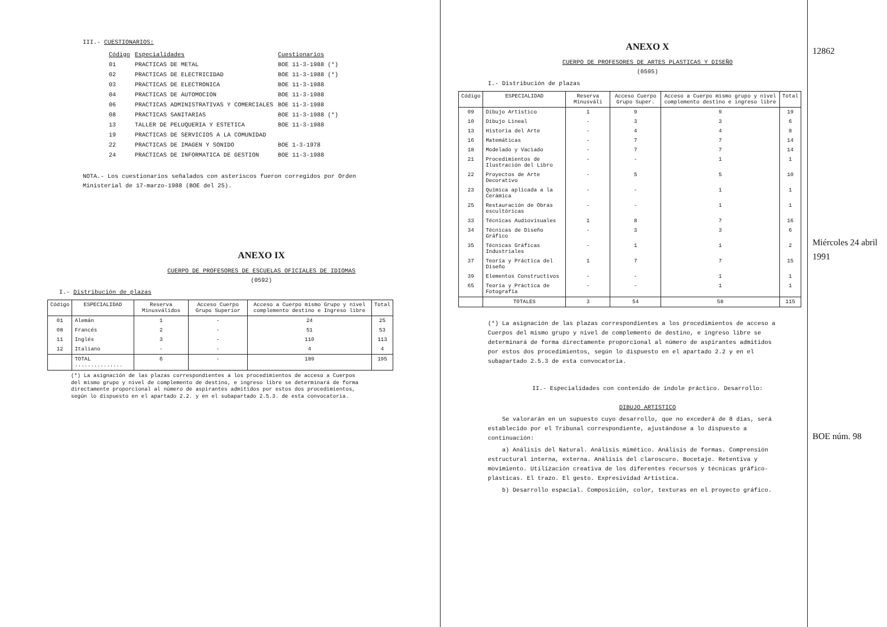III.- CUESTIONARIOS:
| Código | Especialidades | Cuestionarios |
| 01 | PRACTICAS DE METAL | BOE 11-3-1988 (*) |
| 02 | PRACTICAS DE ELECTRICIDAD | BOE 11-3-1988 (*) |
| 03 | PRACTICAS DE ELECTRONICA | BOE 11-3-1988 |
| 04 | PRACTICAS DE AUTOMOCION | BOE 11-3-1988 |
| 06 | PRACTICAS ADMINISTRATIVAS Y COMERCIALES | BOE 11-3-1988 |
| 08 | PRACTICAS SANITARIAS | BOE 11-3-1988 (*) |
| 13 | TALLER DE PELUQUERIA Y ESTETICA | BOE 11-3-1988 |
| 19 | PRACTICAS DE SERVICIOS A LA COMUNIDAD | |
| 22 | PRACTICAS DE IMAGEN Y SONIDO | BOE 1-3-1978 |
| 24 | PRACTICAS DE INFORMATICA DE GESTION | BOE 11-3-1988 |
NOTA.- Los cuestionarios señalados con asteriscos fueron corregidos por Orden Ministerial de 17-marzo-1988 (BOE del 25).
ANEXO IX
CUERPO DE PROFESORES DE ESCUELAS OFICIALES DE IDIOMAS
(0592)
I.- Distribución de plazas
| Código | ESPECIALIDAD | Reserva Minusválidos | Acceso Cuerpo Grupo Superior | Acceso a Cuerpo mismo Grupo y nivel complemento destino e Ingreso libre | Total |
| --- | --- | --- | --- | --- | --- |
| 01 | Alemán | 1 | - | 24 | 25 |
| 08 | Francés | 2 | - | 51 | 53 |
| 11 | Inglés | 3 | - | 110 | 113 |
| 12 | Italiano | - | - | 4 | 4 |
| | TOTAL ............... | 6 | - | 189 | 195 |
(*) La asignación de las plazas correspondientes a los procedimientos de acceso a Cuerpos del mismo grupo y nivel de complemento de destino, e ingreso libre se determinará de forma directamente proporcional al número de aspirantes admitidos por estos dos procedimientos, según lo dispuesto en el apartado 2.2. y en el subapartado 2.5.3. de esta convocatoria.
ANEXO X
CUERPO DE PROFESORES DE ARTES PLASTICAS Y DISEÑO
(0595)
I.- Distribución de plazas
| Código | ESPECIALIDAD | Reserva Minusváli | Acceso Cuerpo Grupo Super. | Acceso a Cuerpo mismo grupo y nivel complemento destino e ingreso libre | Total |
| --- | --- | --- | --- | --- | --- |
| 09 | Dibujo Artístico | 1 | 9 | 9 | 19 |
| 10 | Dibujo Lineal | - | 3 | 3 | 6 |
| 13 | Historia del Arte | - | 4 | 4 | 8 |
| 16 | Matemáticas | - | 7 | 7 | 14 |
| 18 | Modelado y Vaciado | - | 7 | 7 | 14 |
| 21 | Procedimientos de Ilustración del Libro | - | - | 1 | 1 |
| 22 | Proyectos de Arte Decorativo | - | 5 | 5 | 10 |
| 23 | Química aplicada a la Cerámica | - | - | 1 | 1 |
| 25 | Restauración de Obras escultóricas | - | - | 1 | 1 |
| 33 | Técnicas Audiovisuales | 1 | 8 | 7 | 16 |
| 34 | Técnicas de Diseño Gráfico | - | 3 | 3 | 6 |
| 35 | Técnicas Gráficas Industriales | - | 1 | 1 | 2 |
| 37 | Teoría y Práctica del Diseño | 1 | 7 | 7 | 15 |
| 39 | Elementos Constructivos | - | - | 1 | 1 |
| 65 | Teoría y Práctica de Fotografía | - | - | 1 | 1 |
| | TOTALES | 3 | 54 | 58 | 115 |
(*) La asignación de las plazas correspondientes a los procedimientos de acceso a Cuerpos del mismo grupo y nivel de complemento de destino, e ingreso libre se determinará de forma directamente proporcional al número de aspirantes admitidos por estos dos procedimientos, según lo dispuesto en el apartado 2.2 y en el subapartado 2.5.3 de esta convocatoria.
II.- Especialidades con contenido de índole práctico. Desarrollo:
DIBUJO ARTISTICO
Se valorarán en un supuesto cuyo desarrollo, que no excederá de 8 días, será establecido por el Tribunal correspondiente, ajustándose a lo dispuesto a continuación:
a) Análisis del Natural. Análisis mimético. Análisis de formas. Comprensión estructural interna, externa. Análisis del claroscuro. Bocetaje. Retentiva y movimiento. Utilización creativa de los diferentes recursos y técnicas gráfico-plásticas. El trazo. El gesto. Expresividad Artística.
b) Desarrollo espacial. Composición, color, texturas en el proyecto gráfico.
12862
Miércoles 24 abril 1991
BOE núm. 98